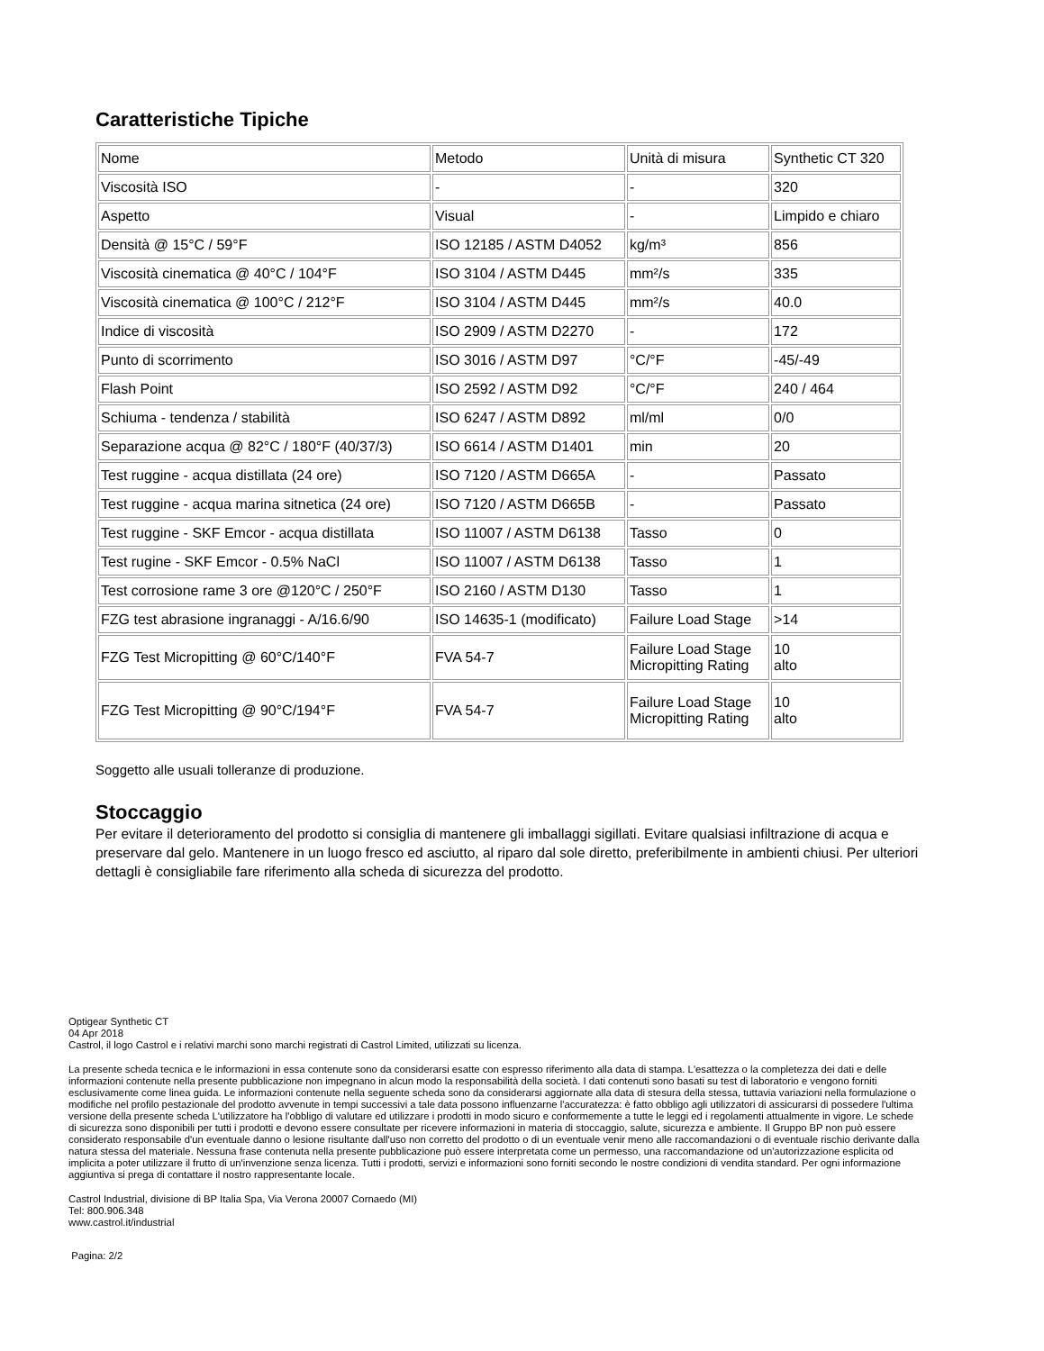Caratteristiche Tipiche
| Nome | Metodo | Unità di misura | Synthetic CT 320 |
| Viscosità ISO | - | - | 320 |
| Aspetto | Visual | - | Limpido e chiaro |
| Densità @ 15°C / 59°F | ISO 12185 / ASTM D4052 | kg/m³ | 856 |
| Viscosità cinematica @ 40°C / 104°F | ISO 3104 / ASTM D445 | mm²/s | 335 |
| Viscosità cinematica @ 100°C / 212°F | ISO 3104 / ASTM D445 | mm²/s | 40.0 |
| Indice di viscosità | ISO 2909 / ASTM D2270 | - | 172 |
| Punto di scorrimento | ISO 3016 / ASTM D97 | °C/°F | -45/-49 |
| Flash Point | ISO 2592 / ASTM D92 | °C/°F | 240 / 464 |
| Schiuma - tendenza / stabilità | ISO 6247 / ASTM D892 | ml/ml | 0/0 |
| Separazione acqua @ 82°C / 180°F (40/37/3) | ISO 6614 / ASTM D1401 | min | 20 |
| Test ruggine - acqua distillata (24 ore) | ISO 7120 / ASTM D665A | - | Passato |
| Test ruggine - acqua marina sitnetica (24 ore) | ISO 7120 / ASTM D665B | - | Passato |
| Test ruggine - SKF Emcor - acqua distillata | ISO 11007 / ASTM D6138 | Tasso | 0 |
| Test rugine - SKF Emcor - 0.5% NaCl | ISO 11007 / ASTM D6138 | Tasso | 1 |
| Test corrosione rame 3 ore @120°C / 250°F | ISO 2160 / ASTM D130 | Tasso | 1 |
| FZG test abrasione ingranaggi - A/16.6/90 | ISO 14635-1 (modificato) | Failure Load Stage | >14 |
| FZG Test Micropitting @ 60°C/140°F | FVA 54-7 | Failure Load Stage Micropitting Rating | 10 alto |
| FZG Test Micropitting @ 90°C/194°F | FVA 54-7 | Failure Load Stage Micropitting Rating | 10 alto |
Soggetto alle usuali tolleranze di produzione.
Stoccaggio
Per evitare il deterioramento del prodotto si consiglia di mantenere gli imballaggi sigillati. Evitare qualsiasi infiltrazione di acqua e preservare dal gelo. Mantenere in un luogo fresco ed asciutto, al riparo dal sole diretto, preferibilmente in ambienti chiusi. Per ulteriori dettagli è consigliabile fare riferimento alla scheda di sicurezza del prodotto.
Optigear Synthetic CT
04 Apr 2018
Castrol, il logo Castrol e i relativi marchi sono marchi registrati di Castrol Limited, utilizzati su licenza.
La presente scheda tecnica e le informazioni in essa contenute sono da considerarsi esatte con espresso riferimento alla data di stampa. L'esattezza o la completezza dei dati e delle informazioni contenute nella presente pubblicazione non impegnano in alcun modo la responsabilità della società. I dati contenuti sono basati su test di laboratorio e vengono forniti esclusivamente come linea guida. Le informazioni contenute nella seguente scheda sono da considerarsi aggiornate alla data di stesura della stessa, tuttavia variazioni nella formulazione o modifiche nel profilo pestazionale del prodotto avvenute in tempi successivi a tale data possono influenzarne l'accuratezza: è fatto obbligo agli utilizzatori di assicurarsi di possedere l'ultima versione della presente scheda L'utilizzatore ha l'obbligo di valutare ed utilizzare i prodotti in modo sicuro e conformemente a tutte le leggi ed i regolamenti attualmente in vigore. Le schede di sicurezza sono disponibili per tutti i prodotti e devono essere consultate per ricevere informazioni in materia di stoccaggio, salute, sicurezza e ambiente. Il Gruppo BP non può essere considerato responsabile d'un eventuale danno o lesione risultante dall'uso non corretto del prodotto o di un eventuale venir meno alle raccomandazioni o di eventuale rischio derivante dalla natura stessa del materiale. Nessuna frase contenuta nella presente pubblicazione può essere interpretata come un permesso, una raccomandazione od un'autorizzazione esplicita od implicita a poter utilizzare il frutto di un'invenzione senza licenza. Tutti i prodotti, servizi e informazioni sono forniti secondo le nostre condizioni di vendita standard. Per ogni informazione aggiuntiva si prega di contattare il nostro rappresentante locale.
Castrol Industrial, divisione di BP Italia Spa, Via Verona 20007 Cornaedo (MI)
Tel: 800.906.348
www.castrol.it/industrial
Pagina: 2/2